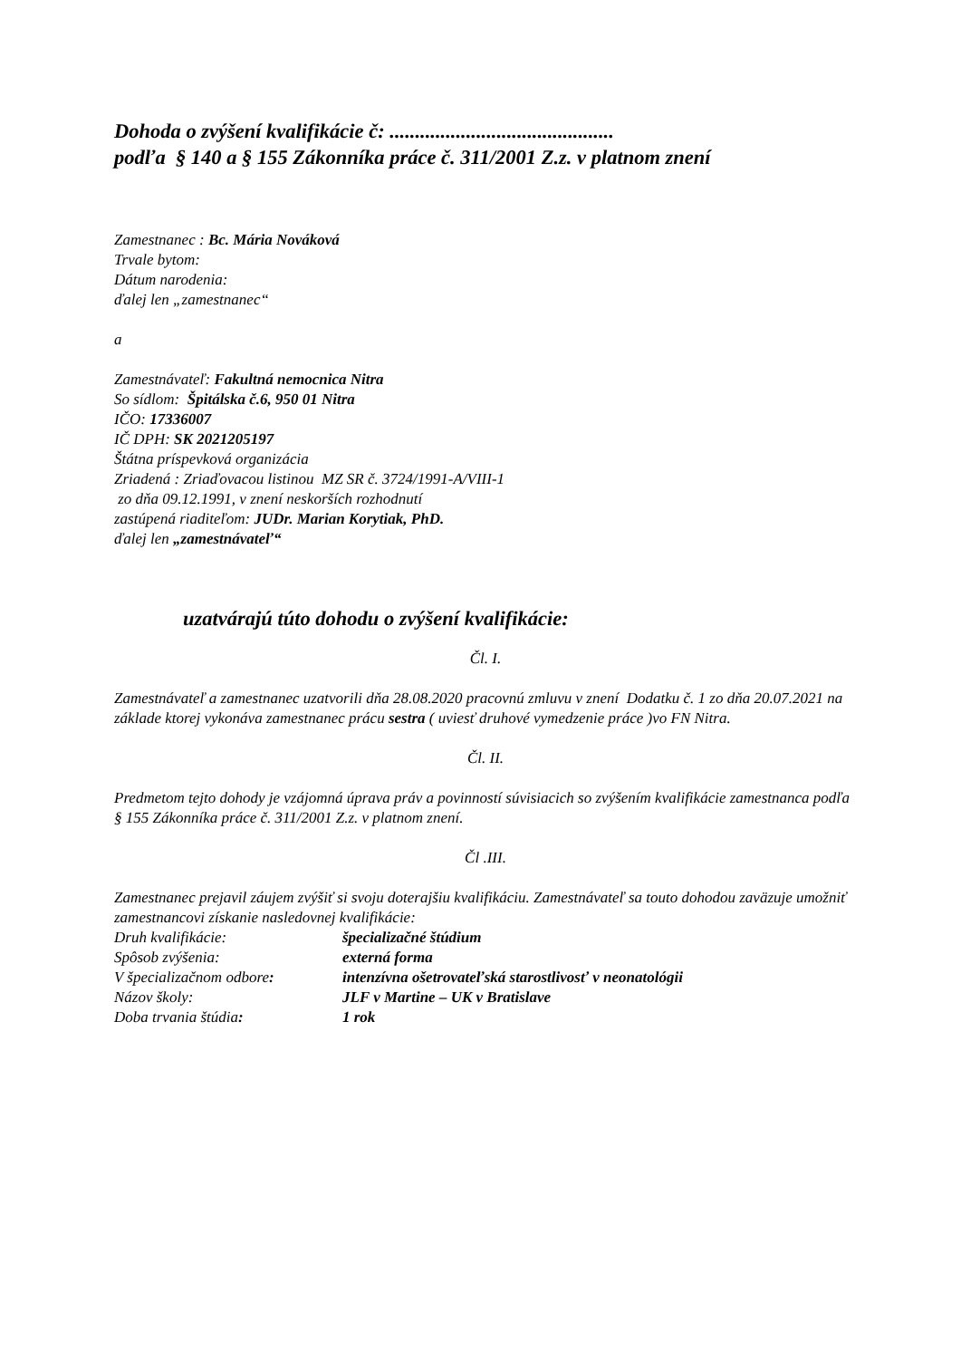Dohoda o zvýšení kvalifikácie č: ............................................
podľa § 140 a § 155 Zákonníka práce č. 311/2001 Z.z. v platnom znení
Zamestnanec : Bc. Mária Nováková
Trvale bytom:
Dátum narodenia:
ďalej len „zamestnanec“
a
Zamestnávateľ: Fakultná nemocnica Nitra
So sídlom: Špitálska č.6, 950 01 Nitra
IČO: 17336007
IČ DPH: SK 2021205197
Štátna príspevková organizácia
Zriadená : Zriaďovacou listinou MZ SR č. 3724/1991-A/VIII-1
zo dňa 09.12.1991, v znení neskorších rozhodnutí
zastúpená riaditeľom: JUDr. Marian Korytiak, PhD.
ďalej len „zamestnávateľ“
uzatvárajú túto dohodu o zvýšení kvalifikácie:
Čl. I.
Zamestnávateľ a zamestnanec uzatvorili dňa 28.08.2020 pracovnú zmluvu v znení Dodatku č. 1 zo dňa 20.07.2021 na základe ktorej vykonáva zamestnanec prácu sestra ( uviesť druhové vymedzenie práce )vo FN Nitra.
Čl. II.
Predmetom tejto dohody je vzájomná úprava práv a povinností súvisiacich so zvýšením kvalifikácie zamestnanca podľa § 155 Zákonníka práce č. 311/2001 Z.z. v platnom znení.
Čl .III.
Zamestnanec prejavil záujem zvýšiť si svoju doterajšiu kvalifikáciu. Zamestnávateľ sa touto dohodou zaväzuje umožniť zamestnancovi získanie nasledovnej kvalifikácie:
| Druh kvalifikácie: | špecializačné štúdium |
| Spôsob zvýšenia: | externá forma |
| V špecializačnom odbore : | intenzívna ošetrovateľská starostlivosť v neonatológii |
| Názov školy: | JLF v Martine – UK v Bratislave |
| Doba trvania štúdia : | 1 rok |